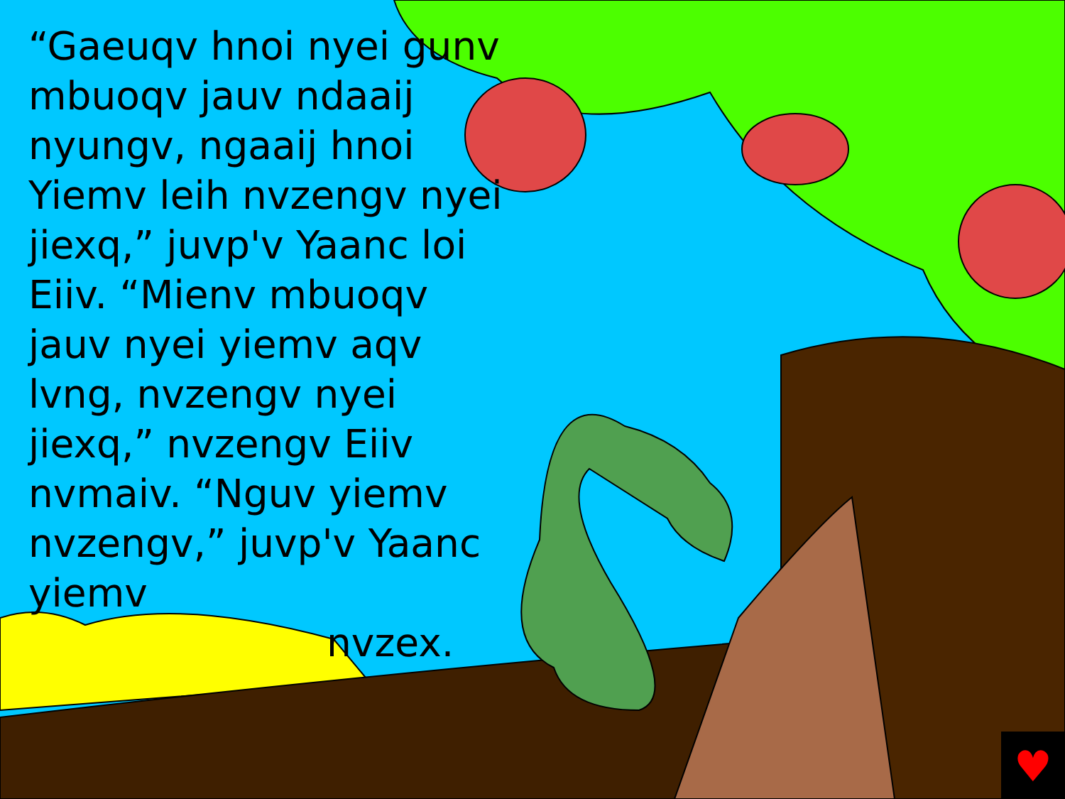♥
“Gaeuqv hnoi nyei gunv mbuoqv jauv ndaaij nyungv, ngaaij hnoi Yiemv leih nvzengv nyei jiexq,” juvp'v Yaanc loi Eiiv. “Mienv mbuoqv jauv nyei yiemv aqv lvng, nvzengv nyei jiexq,” nvzengv Eiiv nvmaiv. “Nguv yiemv nvzengv,” juvp'v Yaanc yiemv
nvzex.